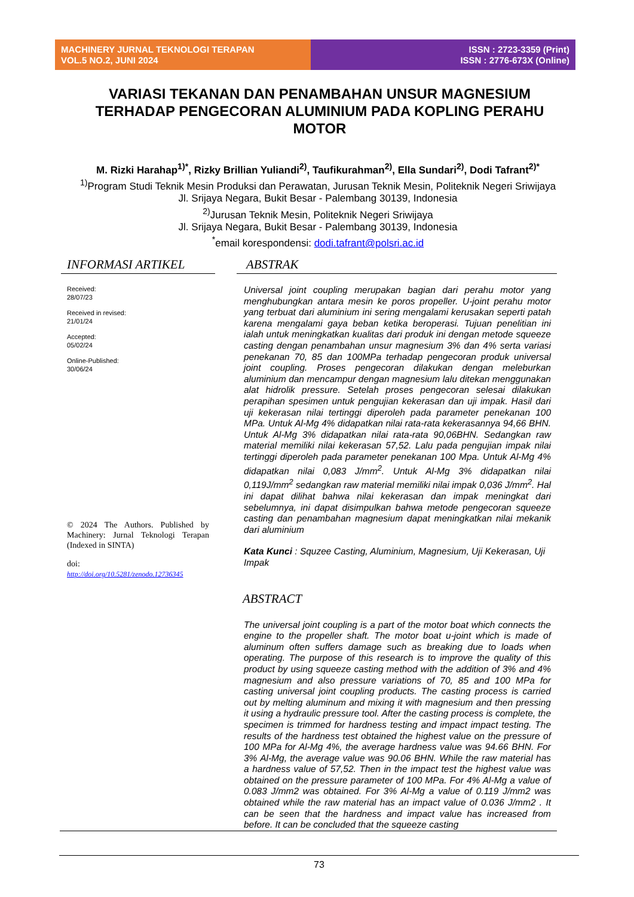MACHINERY JURNAL TEKNOLOGI TERAPAN
VOL.5 NO.2, JUNI 2024
ISSN : 2723-3359 (Print)
ISSN : 2776-673X (Online)
VARIASI TEKANAN DAN PENAMBAHAN UNSUR MAGNESIUM TERHADAP PENGECORAN ALUMINIUM PADA KOPLING PERAHU MOTOR
M. Rizki Harahap<sup>1)*</sup>, Rizky Brillian Yuliandi<sup>2)</sup>, Taufikurahman<sup>2)</sup>, Ella Sundari<sup>2)</sup>, Dodi Tafrant<sup>2)*</sup>
<sup>1)</sup> Program Studi Teknik Mesin Produksi dan Perawatan, Jurusan Teknik Mesin, Politeknik Negeri Sriwijaya
Jl. Srijaya Negara, Bukit Besar - Palembang 30139, Indonesia
<sup>2)</sup> Jurusan Teknik Mesin, Politeknik Negeri Sriwijaya
Jl. Srijaya Negara, Bukit Besar - Palembang 30139, Indonesia
<sup>*</sup> email korespondensi: dodi.tafrant@polsri.ac.id
INFORMASI ARTIKEL
Received:
28/07/23
Received in revised:
21/01/24
Accepted:
05/02/24
Online-Published:
30/06/24
© 2024 The Authors. Published by Machinery: Jurnal Teknologi Terapan (Indexed in SINTA)
doi:
http://doi.org/10.5281/zenodo.12736345
ABSTRAK
Universal joint coupling merupakan bagian dari perahu motor yang menghubungkan antara mesin ke poros propeller. U-joint perahu motor yang terbuat dari aluminium ini sering mengalami kerusakan seperti patah karena mengalami gaya beban ketika beroperasi. Tujuan penelitian ini ialah untuk meningkatkan kualitas dari produk ini dengan metode squeeze casting dengan penambahan unsur magnesium 3% dan 4% serta variasi penekanan 70, 85 dan 100MPa terhadap pengecoran produk universal joint coupling. Proses pengecoran dilakukan dengan meleburkan aluminium dan mencampur dengan magnesium lalu ditekan menggunakan alat hidrolik pressure. Setelah proses pengecoran selesai dilakukan perapihan spesimen untuk pengujian kekerasan dan uji impak. Hasil dari uji kekerasan nilai tertinggi diperoleh pada parameter penekanan 100 MPa. Untuk Al-Mg 4% didapatkan nilai rata-rata kekerasannya 94,66 BHN. Untuk Al-Mg 3% didapatkan nilai rata-rata 90,06BHN. Sedangkan raw material memiliki nilai kekerasan 57,52. Lalu pada pengujian impak nilai tertinggi diperoleh pada parameter penekanan 100 Mpa. Untuk Al-Mg 4% didapatkan nilai 0,083 J/mm<sup>2</sup>. Untuk Al-Mg 3% didapatkan nilai 0,119J/mm<sup>2</sup> sedangkan raw material memiliki nilai impak 0,036 J/mm<sup>2</sup>. Hal ini dapat dilihat bahwa nilai kekerasan dan impak meningkat dari sebelumnya, ini dapat disimpulkan bahwa metode pengecoran squeeze casting dan penambahan magnesium dapat meningkatkan nilai mekanik dari aluminium
Kata Kunci : Squzee Casting, Aluminium, Magnesium, Uji Kekerasan, Uji Impak
ABSTRACT
The universal joint coupling is a part of the motor boat which connects the engine to the propeller shaft. The motor boat u-joint which is made of aluminum often suffers damage such as breaking due to loads when operating. The purpose of this research is to improve the quality of this product by using squeeze casting method with the addition of 3% and 4% magnesium and also pressure variations of 70, 85 and 100 MPa for casting universal joint coupling products. The casting process is carried out by melting aluminum and mixing it with magnesium and then pressing it using a hydraulic pressure tool. After the casting process is complete, the specimen is trimmed for hardness testing and impact impact testing. The results of the hardness test obtained the highest value on the pressure of 100 MPa for Al-Mg 4%, the average hardness value was 94.66 BHN. For 3% Al-Mg, the average value was 90.06 BHN. While the raw material has a hardness value of 57,52. Then in the impact test the highest value was obtained on the pressure parameter of 100 MPa. For 4% Al-Mg a value of 0.083 J/mm2 was obtained. For 3% Al-Mg a value of 0.119 J/mm2 was obtained while the raw material has an impact value of 0.036 J/mm2 . It can be seen that the hardness and impact value has increased from before. It can be concluded that the squeeze casting
73